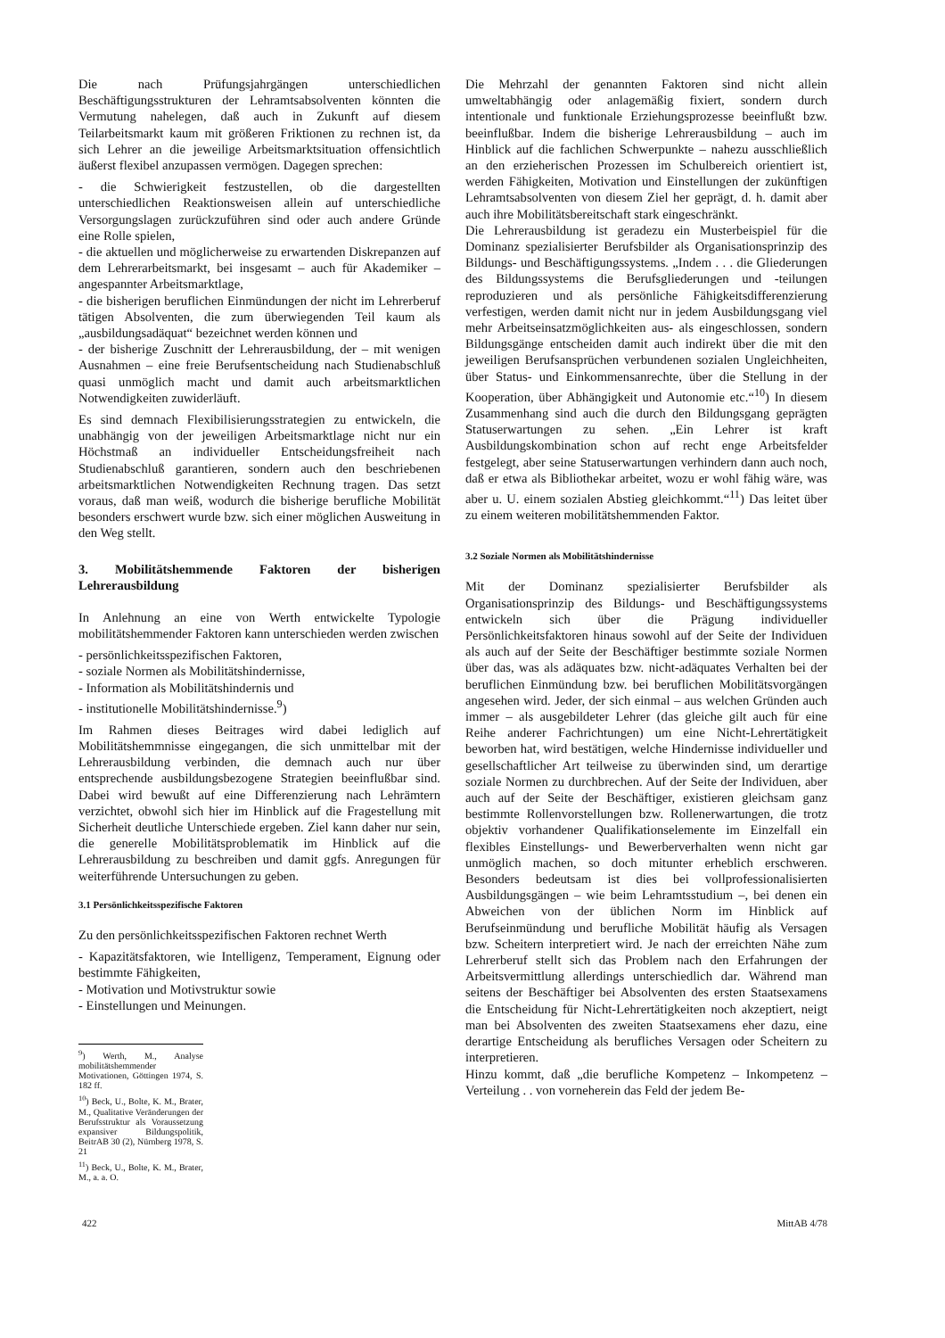Die nach Prüfungsjahrgängen unterschiedlichen Beschäftigungsstrukturen der Lehramtsabsolventen könnten die Vermutung nahelegen, daß auch in Zukunft auf diesem Teilarbeitsmarkt kaum mit größeren Friktionen zu rechnen ist, da sich Lehrer an die jeweilige Arbeitsmarktsituation offensichtlich äußerst flexibel anzupassen vermögen. Dagegen sprechen:
- die Schwierigkeit festzustellen, ob die dargestellten unterschiedlichen Reaktionsweisen allein auf unterschiedliche Versorgungslagen zurückzuführen sind oder auch andere Gründe eine Rolle spielen,
- die aktuellen und möglicherweise zu erwartenden Diskrepanzen auf dem Lehrerarbeitsmarkt, bei insgesamt – auch für Akademiker – angespannter Arbeitsmarktlage,
- die bisherigen beruflichen Einmündungen der nicht im Lehrerberuf tätigen Absolventen, die zum überwiegenden Teil kaum als „ausbildungsadäquat“ bezeichnet werden können und
- der bisherige Zuschnitt der Lehrerausbildung, der – mit wenigen Ausnahmen – eine freie Berufsentscheidung nach Studienabschluß quasi unmöglich macht und damit auch arbeitsmarktlichen Notwendigkeiten zuwiderläuft.
Es sind demnach Flexibilisierungsstrategien zu entwickeln, die unabhängig von der jeweiligen Arbeitsmarktlage nicht nur ein Höchstmaß an individueller Entscheidungsfreiheit nach Studienabschluß garantieren, sondern auch den beschriebenen arbeitsmarktlichen Notwendigkeiten Rechnung tragen. Das setzt voraus, daß man weiß, wodurch die bisherige berufliche Mobilität besonders erschwert wurde bzw. sich einer möglichen Ausweitung in den Weg stellt.
3. Mobilitätshemmende Faktoren der bisherigen Lehrerausbildung
In Anlehnung an eine von Werth entwickelte Typologie mobilitätshemmender Faktoren kann unterschieden werden zwischen
- persönlichkeitsspezifischen Faktoren,
- soziale Normen als Mobilitätshindernisse,
- Information als Mobilitätshindernis und
- institutionelle Mobilitätshindernisse.<sup>9</sup>)
Im Rahmen dieses Beitrages wird dabei lediglich auf Mobilitätshemmnisse eingegangen, die sich unmittelbar mit der Lehrerausbildung verbinden, die demnach auch nur über entsprechende ausbildungsbezogene Strategien beeinflußbar sind. Dabei wird bewußt auf eine Differenzierung nach Lehrämtern verzichtet, obwohl sich hier im Hinblick auf die Fragestellung mit Sicherheit deutliche Unterschiede ergeben. Ziel kann daher nur sein, die generelle Mobilitätsproblematik im Hinblick auf die Lehrerausbildung zu beschreiben und damit ggfs. Anregungen für weiterführende Untersuchungen zu geben.
3.1 Persönlichkeitsspezifische Faktoren
Zu den persönlichkeitsspezifischen Faktoren rechnet Werth
- Kapazitätsfaktoren, wie Intelligenz, Temperament, Eignung oder bestimmte Fähigkeiten,
- Motivation und Motivstruktur sowie
- Einstellungen und Meinungen.
<sup>9</sup>) Werth, M., Analyse mobilitätshemmender Motivationen, Göttingen 1974, S. 182 ff.
<sup>10</sup>) Beck, U., Bolte, K. M., Brater, M., Qualitative Veränderungen der Berufsstruktur als Voraussetzung expansiver Bildungspolitik, BeitrAB 30 (2), Nürnberg 1978, S. 21
<sup>11</sup>) Beck, U., Bolte, K. M., Brater, M., a. a. O.
Die Mehrzahl der genannten Faktoren sind nicht allein umweltabhängig oder anlagemäßig fixiert, sondern durch intentionale und funktionale Erziehungsprozesse beeinflußt bzw. beeinflußbar. Indem die bisherige Lehrerausbildung – auch im Hinblick auf die fachlichen Schwerpunkte – nahezu ausschließlich an den erzieherischen Prozessen im Schulbereich orientiert ist, werden Fähigkeiten, Motivation und Einstellungen der zukünftigen Lehramtsabsolventen von diesem Ziel her geprägt, d. h. damit aber auch ihre Mobilitätsbereitschaft stark eingeschränkt.
Die Lehrerausbildung ist geradezu ein Musterbeispiel für die Dominanz spezialisierter Berufsbilder als Organisationsprinzip des Bildungs- und Beschäftigungssystems. „Indem . . . die Gliederungen des Bildungssystems die Berufsgliederungen und -teilungen reproduzieren und als persönliche Fähigkeitsdifferenzierung verfestigen, werden damit nicht nur in jedem Ausbildungsgang viel mehr Arbeitseinsatzmöglichkeiten aus- als eingeschlossen, sondern Bildungsgänge entscheiden damit auch indirekt über die mit den jeweiligen Berufsansprüchen verbundenen sozialen Ungleichheiten, über Status- und Einkommensanrechte, über die Stellung in der Kooperation, über Abhängigkeit und Autonomie etc.“<sup>10</sup>) In diesem Zusammenhang sind auch die durch den Bildungsgang geprägten Statuserwartungen zu sehen. „Ein Lehrer ist kraft Ausbildungskombination schon auf recht enge Arbeitsfelder festgelegt, aber seine Statuserwartungen verhindern dann auch noch, daß er etwa als Bibliothekar arbeitet, wozu er wohl fähig wäre, was aber u. U. einem sozialen Abstieg gleichkommt.“<sup>11</sup>) Das leitet über zu einem weiteren mobilitätshemmenden Faktor.
3.2 Soziale Normen als Mobilitätshindernisse
Mit der Dominanz spezialisierter Berufsbilder als Organisationsprinzip des Bildungs- und Beschäftigungssystems entwickeln sich über die Prägung individueller Persönlichkeitsfaktoren hinaus sowohl auf der Seite der Individuen als auch auf der Seite der Beschäftiger bestimmte soziale Normen über das, was als adäquates bzw. nicht-adäquates Verhalten bei der beruflichen Einmündung bzw. bei beruflichen Mobilitätsvorgängen angesehen wird. Jeder, der sich einmal – aus welchen Gründen auch immer – als ausgebildeter Lehrer (das gleiche gilt auch für eine Reihe anderer Fachrichtungen) um eine Nicht-Lehrertätigkeit beworben hat, wird bestätigen, welche Hindernisse individueller und gesellschaftlicher Art teilweise zu überwinden sind, um derartige soziale Normen zu durchbrechen. Auf der Seite der Individuen, aber auch auf der Seite der Beschäftiger, existieren gleichsam ganz bestimmte Rollenvorstellungen bzw. Rollenerwartungen, die trotz objektiv vorhandener Qualifikationselemente im Einzelfall ein flexibles Einstellungs- und Bewerberverhalten wenn nicht gar unmöglich machen, so doch mitunter erheblich erschweren. Besonders bedeutsam ist dies bei vollprofessionalisierten Ausbildungsgängen – wie beim Lehramtsstudium –, bei denen ein Abweichen von der üblichen Norm im Hinblick auf Berufseinmündung und berufliche Mobilität häufig als Versagen bzw. Scheitern interpretiert wird. Je nach der erreichten Nähe zum Lehrerberuf stellt sich das Problem nach den Erfahrungen der Arbeitsvermittlung allerdings unterschiedlich dar. Während man seitens der Beschäftiger bei Absolventen des ersten Staatsexamens die Entscheidung für Nicht-Lehrertätigkeiten noch akzeptiert, neigt man bei Absolventen des zweiten Staatsexamens eher dazu, eine derartige Entscheidung als berufliches Versagen oder Scheitern zu interpretieren.
Hinzu kommt, daß „die berufliche Kompetenz – Inkompetenz – Verteilung . . von vorneherein das Feld der jedem Be-
422 MittAB 4/78